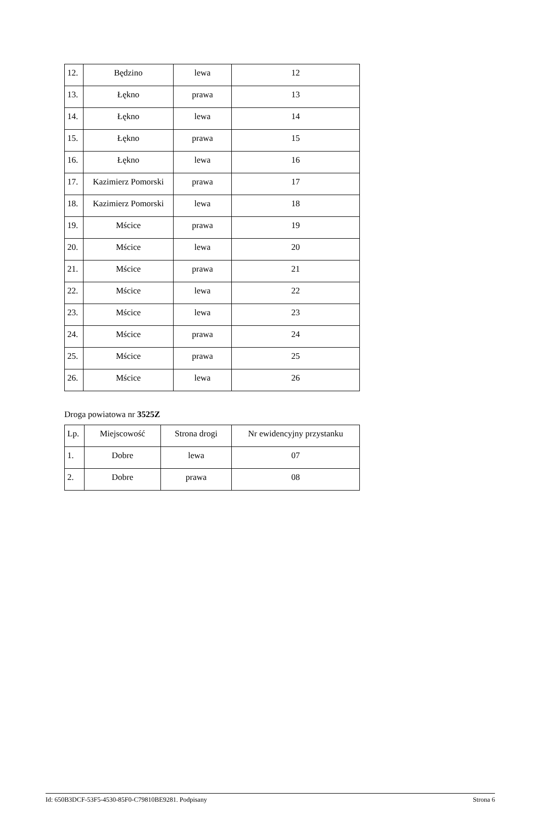| 12. | Będzino | lewa | 12 |
| 13. | Łękno | prawa | 13 |
| 14. | Łękno | lewa | 14 |
| 15. | Łękno | prawa | 15 |
| 16. | Łękno | lewa | 16 |
| 17. | Kazimierz Pomorski | prawa | 17 |
| 18. | Kazimierz Pomorski | lewa | 18 |
| 19. | Mścice | prawa | 19 |
| 20. | Mścice | lewa | 20 |
| 21. | Mścice | prawa | 21 |
| 22. | Mścice | lewa | 22 |
| 23. | Mścice | lewa | 23 |
| 24. | Mścice | prawa | 24 |
| 25. | Mścice | prawa | 25 |
| 26. | Mścice | lewa | 26 |
Droga powiatowa nr 3525Z
| Lp. | Miejscowość | Strona drogi | Nr ewidencyjny przystanku |
| 1. | Dobre | lewa | 07 |
| 2. | Dobre | prawa | 08 |
Id: 650B3DCF-53F5-4530-85F0-C79810BE9281. Podpisany Strona 6